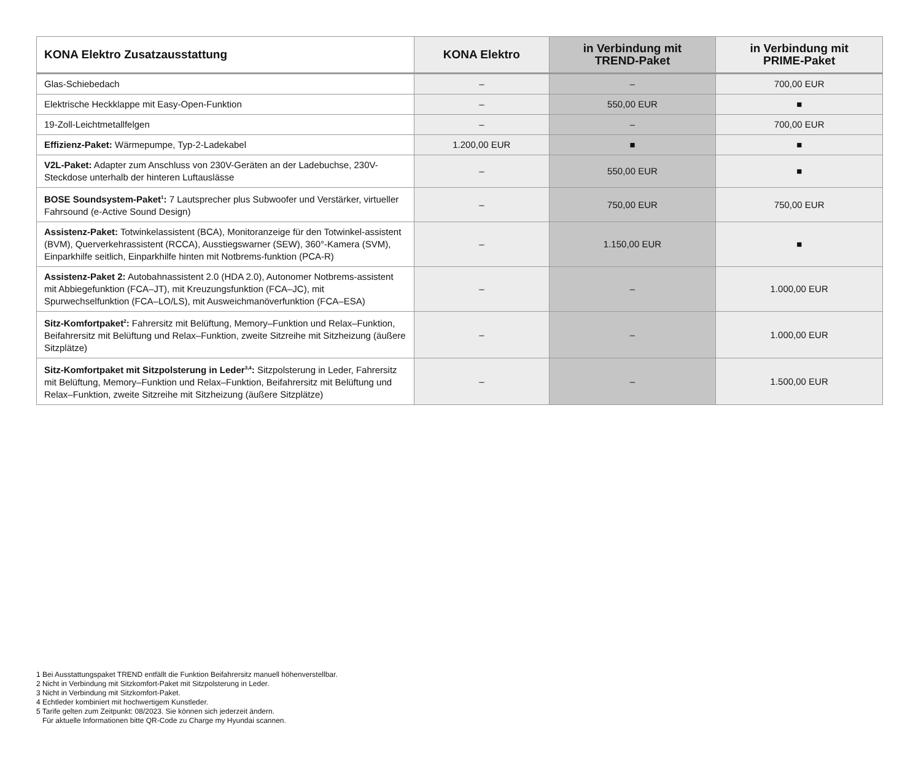| KONA Elektro Zusatzausstattung | KONA Elektro | in Verbindung mit TREND-Paket | in Verbindung mit PRIME-Paket |
| --- | --- | --- | --- |
| Glas-Schiebedach | – | – | 700,00 EUR |
| Elektrische Heckklappe mit Easy-Open-Funktion | – | 550,00 EUR | ■ |
| 19-Zoll-Leichtmetallfelgen | – | – | 700,00 EUR |
| Effizienz-Paket: Wärmepumpe, Typ-2-Ladekabel | 1.200,00 EUR | ■ | ■ |
| V2L-Paket: Adapter zum Anschluss von 230V-Geräten an der Ladebuchse, 230V-Steckdose unterhalb der hinteren Luftauslässe | – | 550,00 EUR | ■ |
| BOSE Soundsystem-Paket<sup>1</sup>: 7 Lautsprecher plus Subwoofer und Verstärker, virtueller Fahrsound (e-Active Sound Design) | – | 750,00 EUR | 750,00 EUR |
| Assistenz-Paket: Totwinkelassistent (BCA), Monitoranzeige für den Totwinkel-assistent (BVM), Querverkehrassistent (RCCA), Ausstiegswarner (SEW), 360°-Kamera (SVM), Einparkhilfe seitlich, Einparkhilfe hinten mit Notbrems-funktion (PCA-R) | – | 1.150,00 EUR | ■ |
| Assistenz-Paket 2: Autobahnassistent 2.0 (HDA 2.0), Autonomer Notbrems-assistent mit Abbiegefunktion (FCA–JT), mit Kreuzungsfunktion (FCA–JC), mit Spurwechselfunktion (FCA–LO/LS), mit Ausweichmanöverfunktion (FCA–ESA) | – | – | 1.000,00 EUR |
| Sitz-Komfortpaket<sup>2</sup>: Fahrersitz mit Belüftung, Memory–Funktion und Relax–Funktion, Beifahrersitz mit Belüftung und Relax–Funktion, zweite Sitzreihe mit Sitzheizung (äußere Sitzplätze) | – | – | 1.000,00 EUR |
| Sitz-Komfortpaket mit Sitzpolsterung in Leder<sup>3,4</sup>: Sitzpolsterung in Leder, Fahrersitz mit Belüftung, Memory–Funktion und Relax–Funktion, Beifahrersitz mit Belüftung und Relax–Funktion, zweite Sitzreihe mit Sitzheizung (äußere Sitzplätze) | – | – | 1.500,00 EUR |
1 Bei Ausstattungspaket TREND entfällt die Funktion Beifahrersitz manuell höhenverstellbar.
2 Nicht in Verbindung mit Sitzkomfort-Paket mit Sitzpolsterung in Leder.
3 Nicht in Verbindung mit Sitzkomfort-Paket.
4 Echtleder kombiniert mit hochwertigem Kunstleder.
5 Tarife gelten zum Zeitpunkt: 08/2023. Sie können sich jederzeit ändern.
Für aktuelle Informationen bitte QR-Code zu Charge my Hyundai scannen.